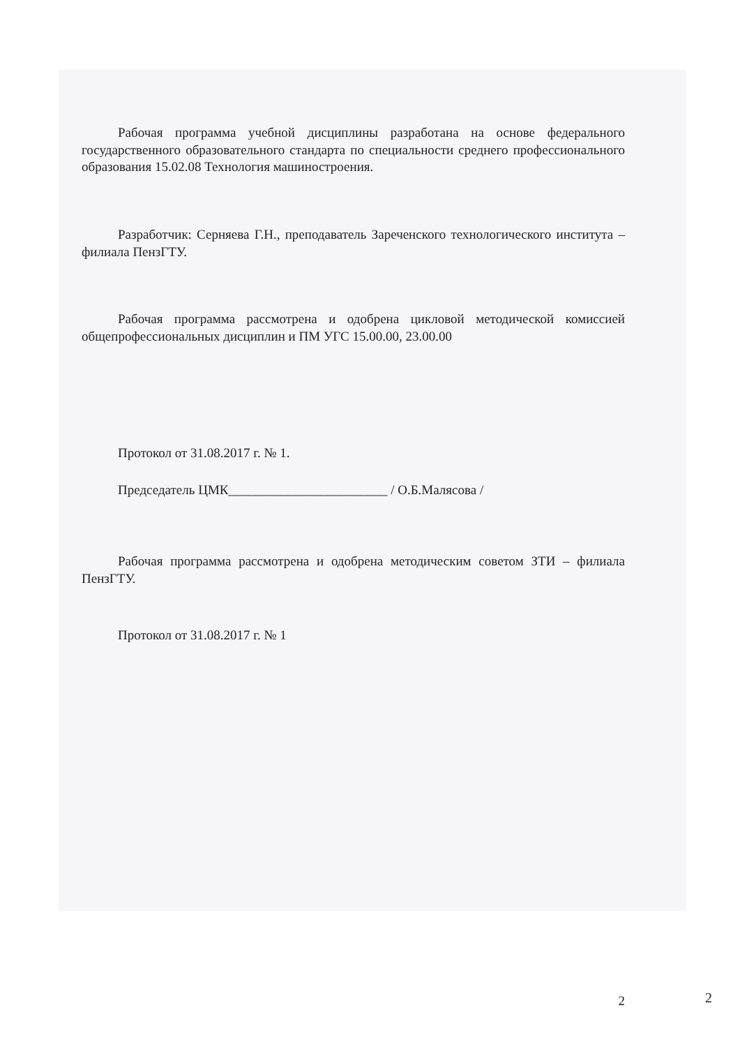Рабочая программа учебной дисциплины разработана на основе федерального государственного образовательного стандарта по специальности среднего профессионального образования 15.02.08 Технология машиностроения.
Разработчик: Серняева Г.Н., преподаватель Зареченского технологического института – филиала ПензГТУ.
Рабочая программа рассмотрена и одобрена цикловой методической комиссией общепрофессиональных дисциплин и ПМ УГС 15.00.00, 23.00.00
Протокол от 31.08.2017 г. № 1.
Председатель ЦМК________________________ / О.Б.Малясова /
Рабочая программа рассмотрена и одобрена методическим советом ЗТИ – филиала ПензГТУ.
Протокол от 31.08.2017 г. № 1
2
2